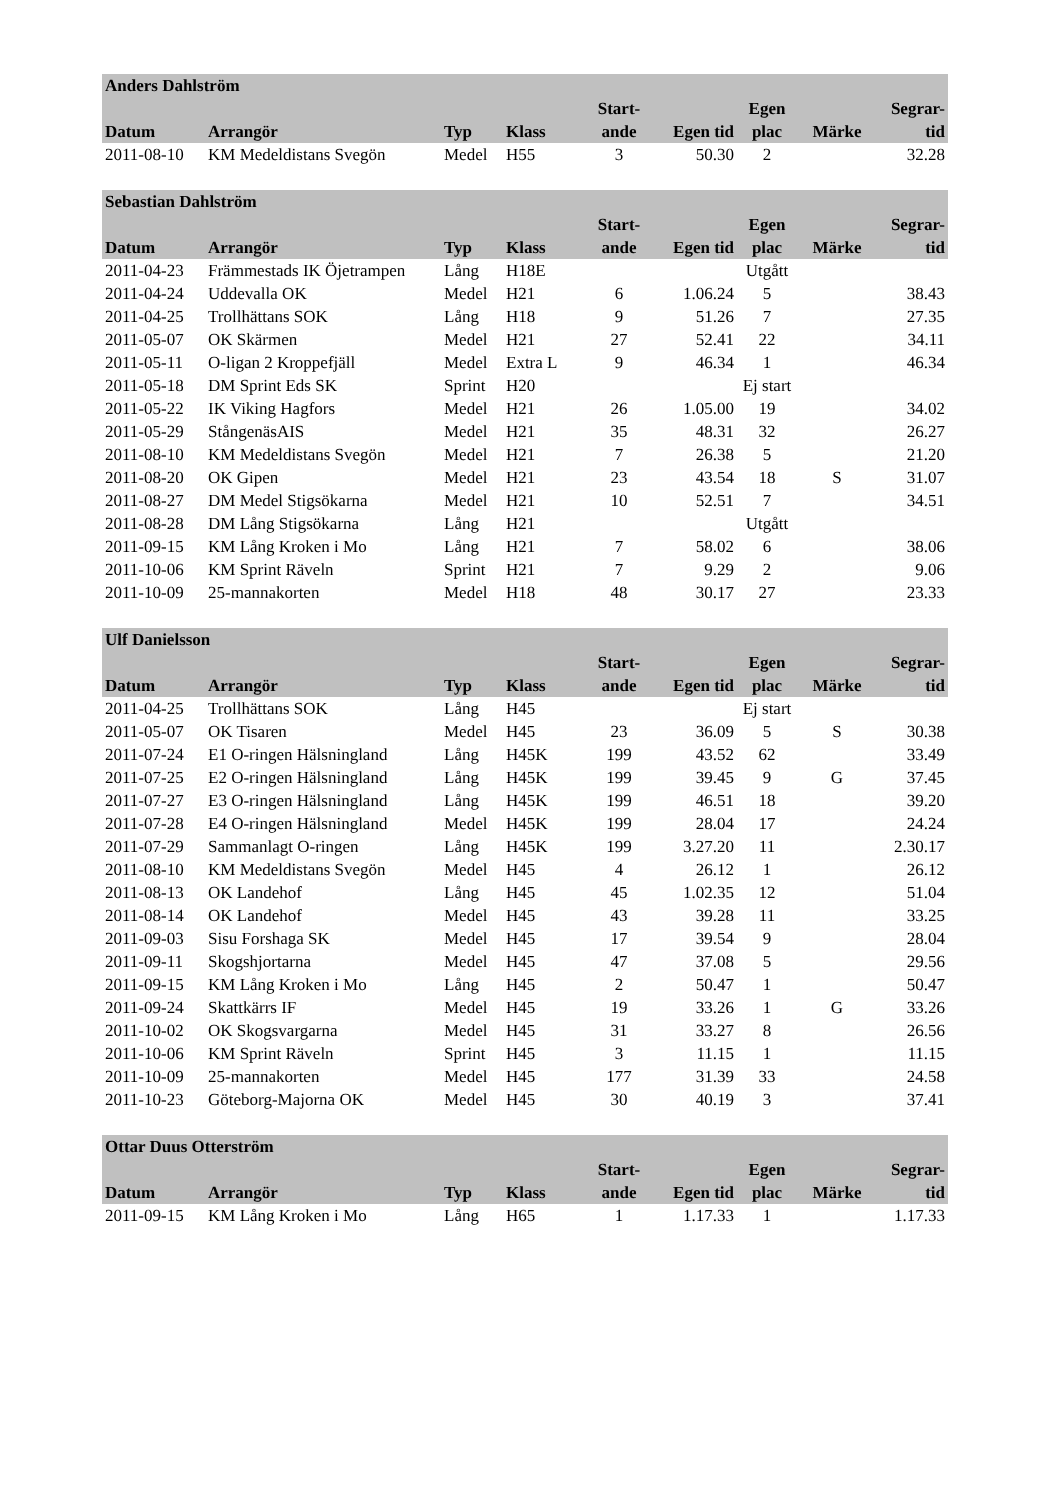| Anders Dahlström | | | | | | | | |
| --- | --- | --- | --- | --- | --- | --- | --- | --- |
| | | | | Start- | | Egen | | Segrar- |
| Datum | Arrangör | Typ | Klass | ande | Egen tid | plac | Märke | tid |
| 2011-08-10 | KM Medeldistans Svegön | Medel | H55 | 3 | 50.30 | 2 | | 32.28 |
| Sebastian Dahlström | | | | | | | | |
| --- | --- | --- | --- | --- | --- | --- | --- | --- |
| | | | | Start- | | Egen | | Segrar- |
| Datum | Arrangör | Typ | Klass | ande | Egen tid | plac | Märke | tid |
| 2011-04-23 | Främmestads IK Öjetrampen | Lång | H18E | | | Utgått | | |
| 2011-04-24 | Uddevalla OK | Medel | H21 | 6 | 1.06.24 | 5 | | 38.43 |
| 2011-04-25 | Trollhättans SOK | Lång | H18 | 9 | 51.26 | 7 | | 27.35 |
| 2011-05-07 | OK Skärmen | Medel | H21 | 27 | 52.41 | 22 | | 34.11 |
| 2011-05-11 | O-ligan 2 Kroppefjäll | Medel | Extra L | 9 | 46.34 | 1 | | 46.34 |
| 2011-05-18 | DM Sprint Eds SK | Sprint | H20 | | | Ej start | | |
| 2011-05-22 | IK Viking Hagfors | Medel | H21 | 26 | 1.05.00 | 19 | | 34.02 |
| 2011-05-29 | StångenäsAIS | Medel | H21 | 35 | 48.31 | 32 | | 26.27 |
| 2011-08-10 | KM Medeldistans Svegön | Medel | H21 | 7 | 26.38 | 5 | | 21.20 |
| 2011-08-20 | OK Gipen | Medel | H21 | 23 | 43.54 | 18 | S | 31.07 |
| 2011-08-27 | DM Medel Stigsökarna | Medel | H21 | 10 | 52.51 | 7 | | 34.51 |
| 2011-08-28 | DM Lång Stigsökarna | Lång | H21 | | | Utgått | | |
| 2011-09-15 | KM Lång Kroken i Mo | Lång | H21 | 7 | 58.02 | 6 | | 38.06 |
| 2011-10-06 | KM Sprint Räveln | Sprint | H21 | 7 | 9.29 | 2 | | 9.06 |
| 2011-10-09 | 25-mannakorten | Medel | H18 | 48 | 30.17 | 27 | | 23.33 |
| Ulf Danielsson | | | | | | | | |
| --- | --- | --- | --- | --- | --- | --- | --- | --- |
| | | | | Start- | | Egen | | Segrar- |
| Datum | Arrangör | Typ | Klass | ande | Egen tid | plac | Märke | tid |
| 2011-04-25 | Trollhättans SOK | Lång | H45 | | | Ej start | | |
| 2011-05-07 | OK Tisaren | Medel | H45 | 23 | 36.09 | 5 | S | 30.38 |
| 2011-07-24 | E1 O-ringen Hälsningland | Lång | H45K | 199 | 43.52 | 62 | | 33.49 |
| 2011-07-25 | E2 O-ringen Hälsningland | Lång | H45K | 199 | 39.45 | 9 | G | 37.45 |
| 2011-07-27 | E3 O-ringen Hälsningland | Lång | H45K | 199 | 46.51 | 18 | | 39.20 |
| 2011-07-28 | E4 O-ringen Hälsningland | Medel | H45K | 199 | 28.04 | 17 | | 24.24 |
| 2011-07-29 | Sammanlagt O-ringen | Lång | H45K | 199 | 3.27.20 | 11 | | 2.30.17 |
| 2011-08-10 | KM Medeldistans Svegön | Medel | H45 | 4 | 26.12 | 1 | | 26.12 |
| 2011-08-13 | OK Landehof | Lång | H45 | 45 | 1.02.35 | 12 | | 51.04 |
| 2011-08-14 | OK Landehof | Medel | H45 | 43 | 39.28 | 11 | | 33.25 |
| 2011-09-03 | Sisu Forshaga SK | Medel | H45 | 17 | 39.54 | 9 | | 28.04 |
| 2011-09-11 | Skogshjortarna | Medel | H45 | 47 | 37.08 | 5 | | 29.56 |
| 2011-09-15 | KM Lång Kroken i Mo | Lång | H45 | 2 | 50.47 | 1 | | 50.47 |
| 2011-09-24 | Skattkärrs IF | Medel | H45 | 19 | 33.26 | 1 | G | 33.26 |
| 2011-10-02 | OK Skogsvargarna | Medel | H45 | 31 | 33.27 | 8 | | 26.56 |
| 2011-10-06 | KM Sprint Räveln | Sprint | H45 | 3 | 11.15 | 1 | | 11.15 |
| 2011-10-09 | 25-mannakorten | Medel | H45 | 177 | 31.39 | 33 | | 24.58 |
| 2011-10-23 | Göteborg-Majorna OK | Medel | H45 | 30 | 40.19 | 3 | | 37.41 |
| Ottar Duus Otterström | | | | | | | | |
| --- | --- | --- | --- | --- | --- | --- | --- | --- |
| | | | | Start- | | Egen | | Segrar- |
| Datum | Arrangör | Typ | Klass | ande | Egen tid | plac | Märke | tid |
| 2011-09-15 | KM Lång Kroken i Mo | Lång | H65 | 1 | 1.17.33 | 1 | | 1.17.33 |